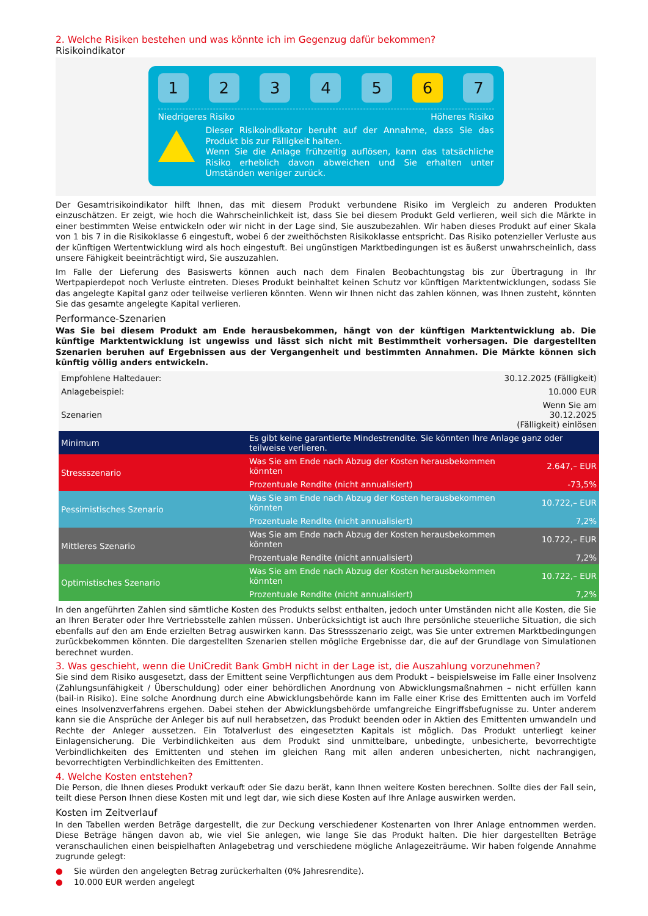2. Welche Risiken bestehen und was könnte ich im Gegenzug dafür bekommen?
Risikoindikator
1 2 3 4 5 6 7
Niedrigeres Risiko Höheres Risiko
Dieser Risikoindikator beruht auf der Annahme, dass Sie das Produkt bis zur Fälligkeit halten.
Wenn Sie die Anlage frühzeitig auflösen, kann das tatsächliche Risiko erheblich davon abweichen und Sie erhalten unter Umständen weniger zurück.
Der Gesamtrisikoindikator hilft Ihnen, das mit diesem Produkt verbundene Risiko im Vergleich zu anderen Produkten einzuschätzen. Er zeigt, wie hoch die Wahrscheinlichkeit ist, dass Sie bei diesem Produkt Geld verlieren, weil sich die Märkte in einer bestimmten Weise entwickeln oder wir nicht in der Lage sind, Sie auszubezahlen. Wir haben dieses Produkt auf einer Skala von 1 bis 7 in die Risikoklasse 6 eingestuft, wobei 6 der zweithöchsten Risikoklasse entspricht. Das Risiko potenzieller Verluste aus der künftigen Wertentwicklung wird als hoch eingestuft. Bei ungünstigen Marktbedingungen ist es äußerst unwahrscheinlich, dass unsere Fähigkeit beeinträchtigt wird, Sie auszuzahlen.
Im Falle der Lieferung des Basiswerts können auch nach dem Finalen Beobachtungstag bis zur Übertragung in Ihr Wertpapierdepot noch Verluste eintreten. Dieses Produkt beinhaltet keinen Schutz vor künftigen Marktentwicklungen, sodass Sie das angelegte Kapital ganz oder teilweise verlieren könnten. Wenn wir Ihnen nicht das zahlen können, was Ihnen zusteht, könnten Sie das gesamte angelegte Kapital verlieren.
Performance-Szenarien
Was Sie bei diesem Produkt am Ende herausbekommen, hängt von der künftigen Marktentwicklung ab. Die künftige Marktentwicklung ist ungewiss und lässt sich nicht mit Bestimmtheit vorhersagen. Die dargestellten Szenarien beruhen auf Ergebnissen aus der Vergangenheit und bestimmten Annahmen. Die Märkte können sich künftig völlig anders entwickeln.
| Empfohlene Haltedauer: | | 30.12.2025 (Fälligkeit) |
| Anlagebeispiel: | | 10.000 EUR |
| Szenarien | | Wenn Sie am 30.12.2025 (Fälligkeit) einlösen |
| Minimum | Es gibt keine garantierte Mindestrendite. Sie könnten Ihre Anlage ganz oder teilweise verlieren. | |
| Stressszenario | Was Sie am Ende nach Abzug der Kosten herausbekommen könnten | 2.647,– EUR |
| | Prozentuale Rendite (nicht annualisiert) | -73,5% |
| Pessimistisches Szenario | Was Sie am Ende nach Abzug der Kosten herausbekommen könnten | 10.722,– EUR |
| | Prozentuale Rendite (nicht annualisiert) | 7,2% |
| Mittleres Szenario | Was Sie am Ende nach Abzug der Kosten herausbekommen könnten | 10.722,– EUR |
| | Prozentuale Rendite (nicht annualisiert) | 7,2% |
| Optimistisches Szenario | Was Sie am Ende nach Abzug der Kosten herausbekommen könnten | 10.722,– EUR |
| | Prozentuale Rendite (nicht annualisiert) | 7,2% |
In den angeführten Zahlen sind sämtliche Kosten des Produkts selbst enthalten, jedoch unter Umständen nicht alle Kosten, die Sie an Ihren Berater oder Ihre Vertriebsstelle zahlen müssen. Unberücksichtigt ist auch Ihre persönliche steuerliche Situation, die sich ebenfalls auf den am Ende erzielten Betrag auswirken kann. Das Stressszenario zeigt, was Sie unter extremen Marktbedingungen zurückbekommen könnten. Die dargestellten Szenarien stellen mögliche Ergebnisse dar, die auf der Grundlage von Simulationen berechnet wurden.
3. Was geschieht, wenn die UniCredit Bank GmbH nicht in der Lage ist, die Auszahlung vorzunehmen?
Sie sind dem Risiko ausgesetzt, dass der Emittent seine Verpflichtungen aus dem Produkt – beispielsweise im Falle einer Insolvenz (Zahlungsunfähigkeit / Überschuldung) oder einer behördlichen Anordnung von Abwicklungsmaßnahmen – nicht erfüllen kann (bail-in Risiko). Eine solche Anordnung durch eine Abwicklungsbehörde kann im Falle einer Krise des Emittenten auch im Vorfeld eines Insolvenzverfahrens ergehen. Dabei stehen der Abwicklungsbehörde umfangreiche Eingriffsbefugnisse zu. Unter anderem kann sie die Ansprüche der Anleger bis auf null herabsetzen, das Produkt beenden oder in Aktien des Emittenten umwandeln und Rechte der Anleger aussetzen. Ein Totalverlust des eingesetzten Kapitals ist möglich. Das Produkt unterliegt keiner Einlagensicherung. Die Verbindlichkeiten aus dem Produkt sind unmittelbare, unbedingte, unbesicherte, bevorrechtigte Verbindlichkeiten des Emittenten und stehen im gleichen Rang mit allen anderen unbesicherten, nicht nachrangigen, bevorrechtigten Verbindlichkeiten des Emittenten.
4. Welche Kosten entstehen?
Die Person, die Ihnen dieses Produkt verkauft oder Sie dazu berät, kann Ihnen weitere Kosten berechnen. Sollte dies der Fall sein, teilt diese Person Ihnen diese Kosten mit und legt dar, wie sich diese Kosten auf Ihre Anlage auswirken werden.
Kosten im Zeitverlauf
In den Tabellen werden Beträge dargestellt, die zur Deckung verschiedener Kostenarten von Ihrer Anlage entnommen werden. Diese Beträge hängen davon ab, wie viel Sie anlegen, wie lange Sie das Produkt halten. Die hier dargestellten Beträge veranschaulichen einen beispielhaften Anlagebetrag und verschiedene mögliche Anlagezeiträume. Wir haben folgende Annahme zugrunde gelegt:
● Sie würden den angelegten Betrag zurückerhalten (0% Jahresrendite).
● 10.000 EUR werden angelegt